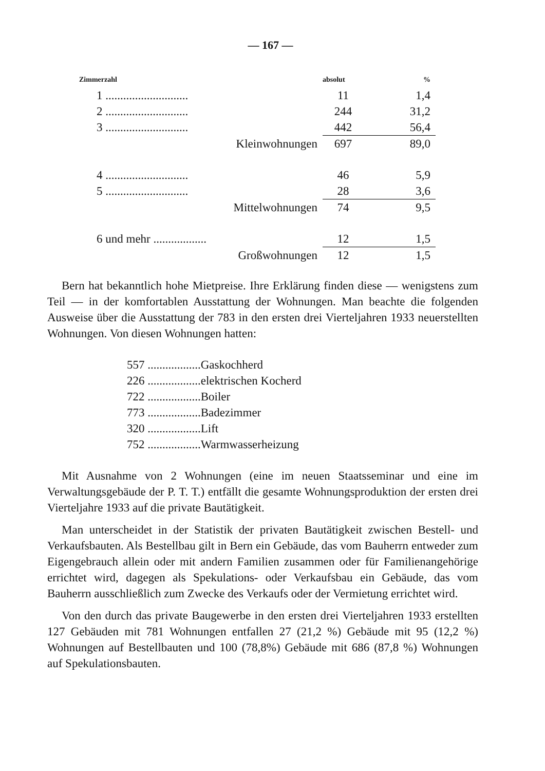— 167 —
| Zimmerzahl | absolut | % |
| --- | --- | --- |
| 1 ............................ | 11 | 1,4 |
| 2 ............................ | 244 | 31,2 |
| 3 ............................ | 442 | 56,4 |
| Kleinwohnungen | 697 | 89,0 |
| 4 ............................ | 46 | 5,9 |
| 5 ............................ | 28 | 3,6 |
| Mittelwohnungen | 74 | 9,5 |
| 6 und mehr .................. | 12 | 1,5 |
| Großwohnungen | 12 | 1,5 |
Bern hat bekanntlich hohe Mietpreise. Ihre Erklärung finden diese — wenigstens zum Teil — in der komfortablen Ausstattung der Wohnungen. Man beachte die folgenden Ausweise über die Ausstattung der 783 in den ersten drei Vierteljahren 1933 neuerstellten Wohnungen. Von diesen Wohnungen hatten:
| 557 .................. | Gaskochherd |
| 226 .................. | elektrischen Kocherd |
| 722 .................. | Boiler |
| 773 .................. | Badezimmer |
| 320 .................. | Lift |
| 752 .................. | Warmwasserheizung |
Mit Ausnahme von 2 Wohnungen (eine im neuen Staatsseminar und eine im Verwaltungsgebäude der P. T. T.) entfällt die gesamte Wohnungsproduktion der ersten drei Vierteljahre 1933 auf die private Bautätigkeit.
Man unterscheidet in der Statistik der privaten Bautätigkeit zwischen Bestell- und Verkaufsbauten. Als Bestellbau gilt in Bern ein Gebäude, das vom Bauherrn entweder zum Eigengebrauch allein oder mit andern Familien zusammen oder für Familienangehörige errichtet wird, dagegen als Spekulations- oder Verkaufsbau ein Gebäude, das vom Bauherrn ausschließlich zum Zwecke des Verkaufs oder der Vermietung errichtet wird.
Von den durch das private Baugewerbe in den ersten drei Vierteljahren 1933 erstellten 127 Gebäuden mit 781 Wohnungen entfallen 27 (21,2 %) Gebäude mit 95 (12,2 %) Wohnungen auf Bestellbauten und 100 (78,8%) Gebäude mit 686 (87,8 %) Wohnungen auf Spekulationsbauten.